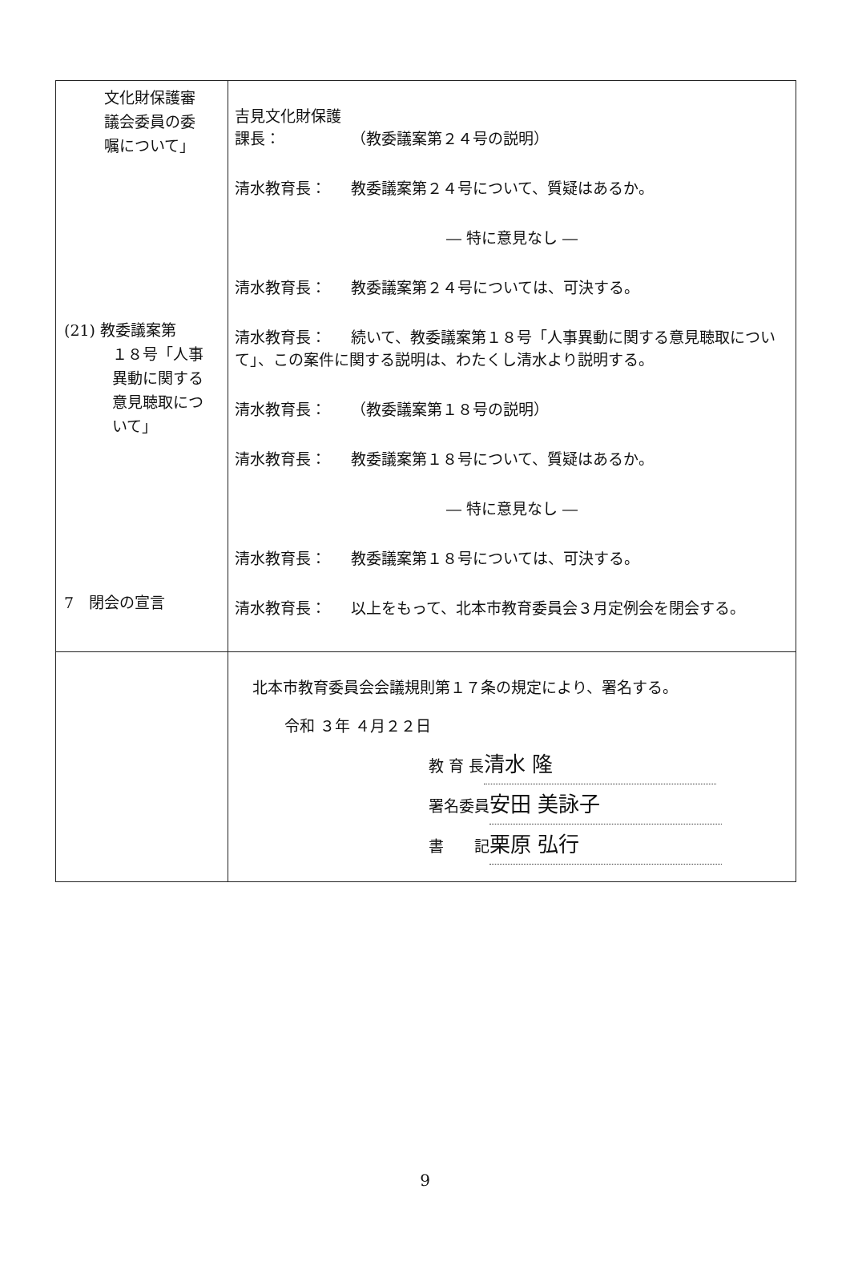| 文化財保護審 議会委員の委 嘱について」 (21) 教委議案第 １８号「人事 異動に関する 意見聴取につ いて」 7 閉会の宣言 | 吉見文化財保護課長： （教委議案第２４号の説明） 清水教育長： 教委議案第２４号について、質疑はあるか。 ― 特に意見なし ― 清水教育長： 教委議案第２４号については、可決する。 清水教育長： 続いて、教委議案第１８号「人事異動に関する意見聴取について」、この案件に関する説明は、わたくし清水より説明する。 清水教育長： （教委議案第１８号の説明） 清水教育長： 教委議案第１８号について、質疑はあるか。 ― 特に意見なし ― 清水教育長： 教委議案第１８号については、可決する。 清水教育長： 以上をもって、北本市教育委員会３月定例会を閉会する。 |
| | 北本市教育委員会会議規則第１７条の規定により、署名する。 令和 ３年 ４月２２日 教 育 長 清水 隆 署名委員 安田 美詠子 書 記 栗原 弘行 |
9